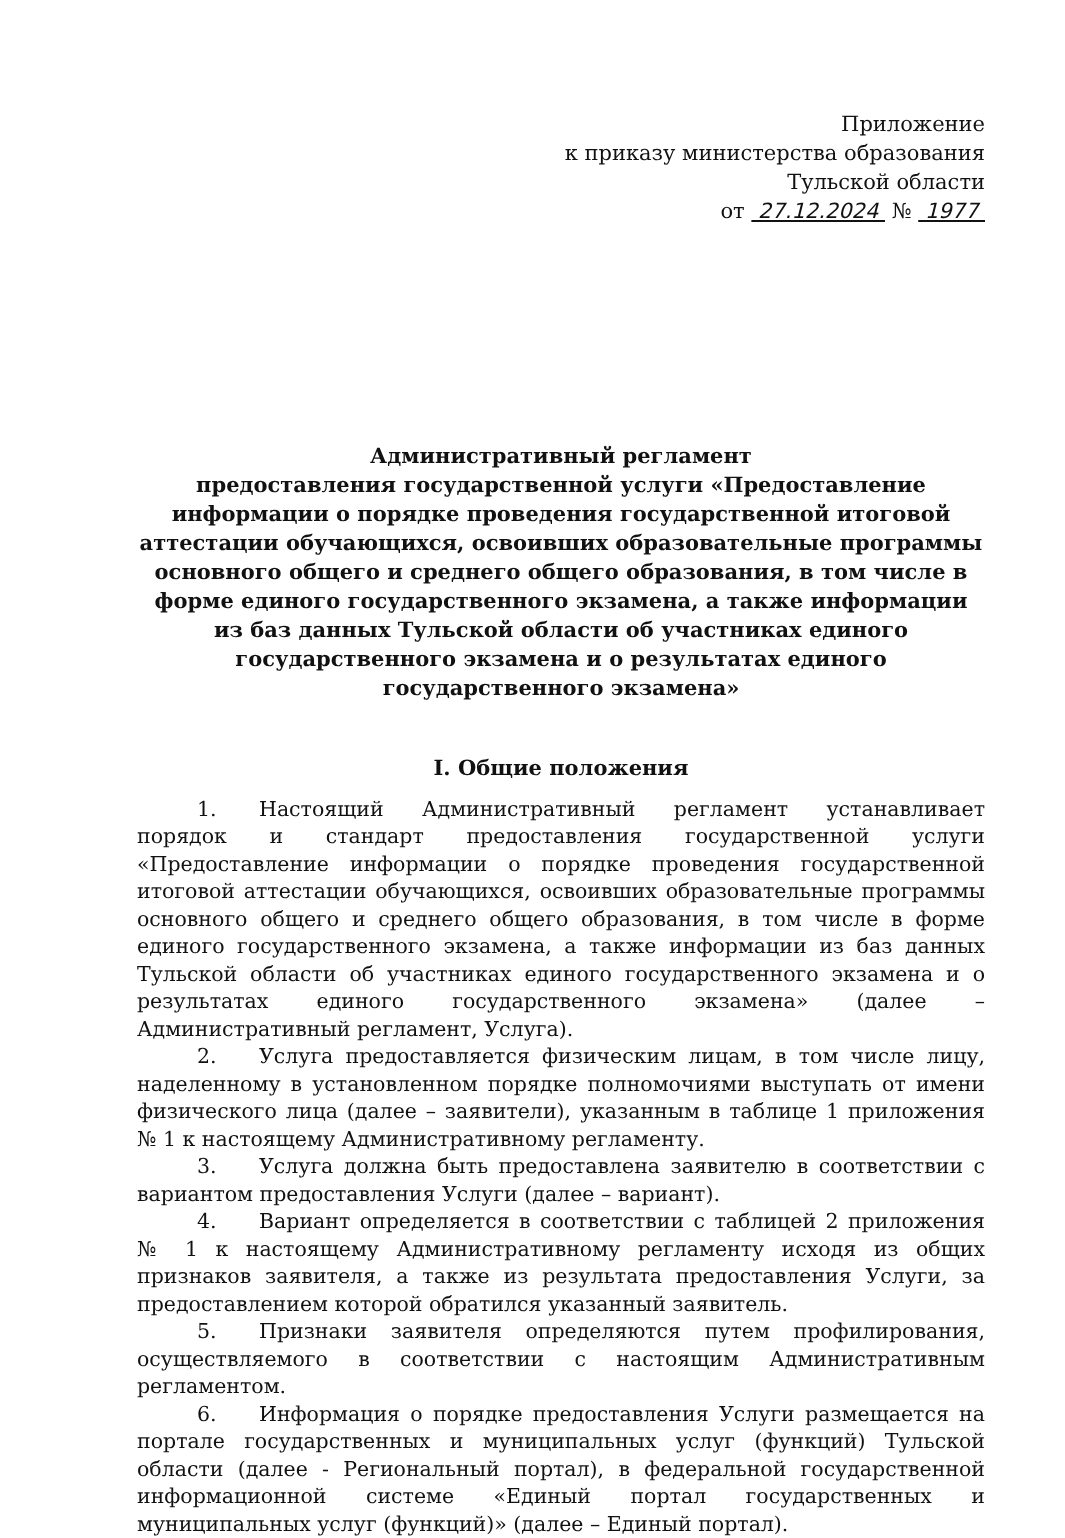Приложение
к приказу министерства образования
Тульской области
от 27.12.2024 № 1977
Административный регламент
предоставления государственной услуги «Предоставление информации о порядке проведения государственной итоговой аттестации обучающихся, освоивших образовательные программы основного общего и среднего общего образования, в том числе в форме единого государственного экзамена, а также информации из баз данных Тульской области об участниках единого государственного экзамена и о результатах единого государственного экзамена»
I. Общие положения
1. Настоящий Административный регламент устанавливает порядок и стандарт предоставления государственной услуги «Предоставление информации о порядке проведения государственной итоговой аттестации обучающихся, освоивших образовательные программы основного общего и среднего общего образования, в том числе в форме единого государственного экзамена, а также информации из баз данных Тульской области об участниках единого государственного экзамена и о результатах единого государственного экзамена» (далее – Административный регламент, Услуга).
2. Услуга предоставляется физическим лицам, в том числе лицу, наделенному в установленном порядке полномочиями выступать от имени физического лица (далее – заявители), указанным в таблице 1 приложения № 1 к настоящему Административному регламенту.
3. Услуга должна быть предоставлена заявителю в соответствии с вариантом предоставления Услуги (далее – вариант).
4. Вариант определяется в соответствии с таблицей 2 приложения № 1 к настоящему Административному регламенту исходя из общих признаков заявителя, а также из результата предоставления Услуги, за предоставлением которой обратился указанный заявитель.
5. Признаки заявителя определяются путем профилирования, осуществляемого в соответствии с настоящим Административным регламентом.
6. Информация о порядке предоставления Услуги размещается на портале государственных и муниципальных услуг (функций) Тульской области (далее - Региональный портал), в федеральной государственной информационной системе «Единый портал государственных и муниципальных услуг (функций)» (далее – Единый портал).